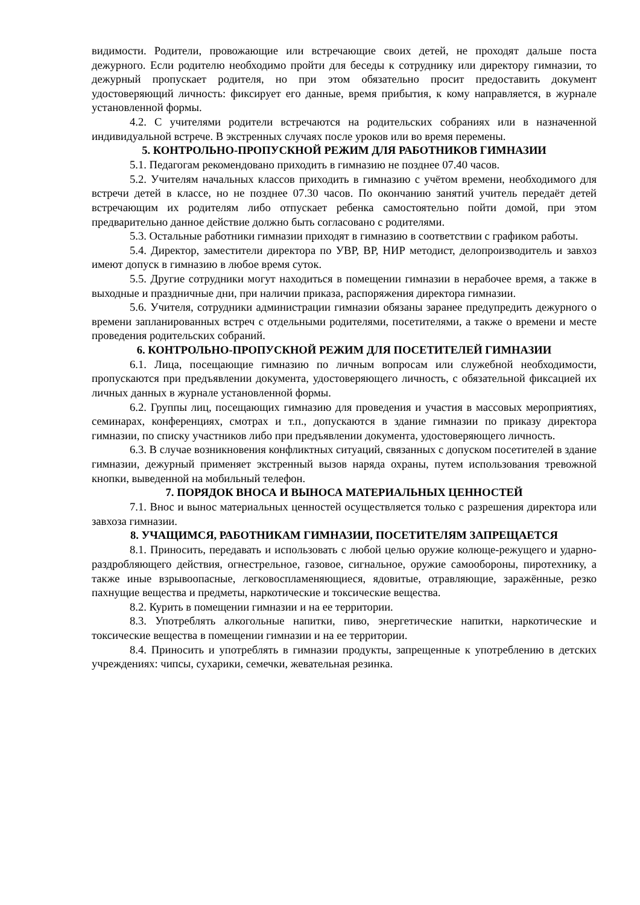видимости. Родители, провожающие или встречающие своих детей, не проходят дальше поста дежурного. Если родителю необходимо пройти для беседы к сотруднику или директору гимназии, то дежурный пропускает родителя, но при этом обязательно просит предоставить документ удостоверяющий личность: фиксирует его данные, время прибытия, к кому направляется, в журнале установленной формы.
4.2. С учителями родители встречаются на родительских собраниях или в назначенной индивидуальной встрече. В экстренных случаях после уроков или во время перемены.
5. КОНТРОЛЬНО-ПРОПУСКНОЙ РЕЖИМ ДЛЯ РАБОТНИКОВ ГИМНАЗИИ
5.1. Педагогам рекомендовано приходить в гимназию не позднее 07.40 часов.
5.2. Учителям начальных классов приходить в гимназию с учётом времени, необходимого для встречи детей в классе, но не позднее 07.30 часов. По окончанию занятий учитель передаёт детей встречающим их родителям либо отпускает ребенка самостоятельно пойти домой, при этом предварительно данное действие должно быть согласовано с родителями.
5.3. Остальные работники гимназии приходят в гимназию в соответствии с графиком работы.
5.4. Директор, заместители директора по УВР, ВР, НИР методист, делопроизводитель и завхоз имеют допуск в гимназию в любое время суток.
5.5. Другие сотрудники могут находиться в помещении гимназии в нерабочее время, а также в выходные и праздничные дни, при наличии приказа, распоряжения директора гимназии.
5.6. Учителя, сотрудники администрации гимназии обязаны заранее предупредить дежурного о времени запланированных встреч с отдельными родителями, посетителями, а также о времени и месте проведения родительских собраний.
6. КОНТРОЛЬНО-ПРОПУСКНОЙ РЕЖИМ ДЛЯ ПОСЕТИТЕЛЕЙ ГИМНАЗИИ
6.1. Лица, посещающие гимназию по личным вопросам или служебной необходимости, пропускаются при предъявлении документа, удостоверяющего личность, с обязательной фиксацией их личных данных в журнале установленной формы.
6.2. Группы лиц, посещающих гимназию для проведения и участия в массовых мероприятиях, семинарах, конференциях, смотрах и т.п., допускаются в здание гимназии по приказу директора гимназии, по списку участников либо при предъявлении документа, удостоверяющего личность.
6.3. В случае возникновения конфликтных ситуаций, связанных с допуском посетителей в здание гимназии, дежурный применяет экстренный вызов наряда охраны, путем использования тревожной кнопки, выведенной на мобильный телефон.
7. ПОРЯДОК ВНОСА И ВЫНОСА МАТЕРИАЛЬНЫХ ЦЕННОСТЕЙ
7.1. Внос и вынос материальных ценностей осуществляется только с разрешения директора или завхоза гимназии.
8. УЧАЩИМСЯ, РАБОТНИКАМ ГИМНАЗИИ, ПОСЕТИТЕЛЯМ ЗАПРЕЩАЕТСЯ
8.1. Приносить, передавать и использовать с любой целью оружие колюще-режущего и ударно-раздробляющего действия, огнестрельное, газовое, сигнальное, оружие самообороны, пиротехнику, а также иные взрывоопасные, легковоспламеняющиеся, ядовитые, отравляющие, заражённые, резко пахнущие вещества и предметы, наркотические и токсические вещества.
8.2. Курить в помещении гимназии и на ее территории.
8.3. Употреблять алкогольные напитки, пиво, энергетические напитки, наркотические и токсические вещества в помещении гимназии и на ее территории.
8.4. Приносить и употреблять в гимназии продукты, запрещенные к употреблению в детских учреждениях: чипсы, сухарики, семечки, жевательная резинка.